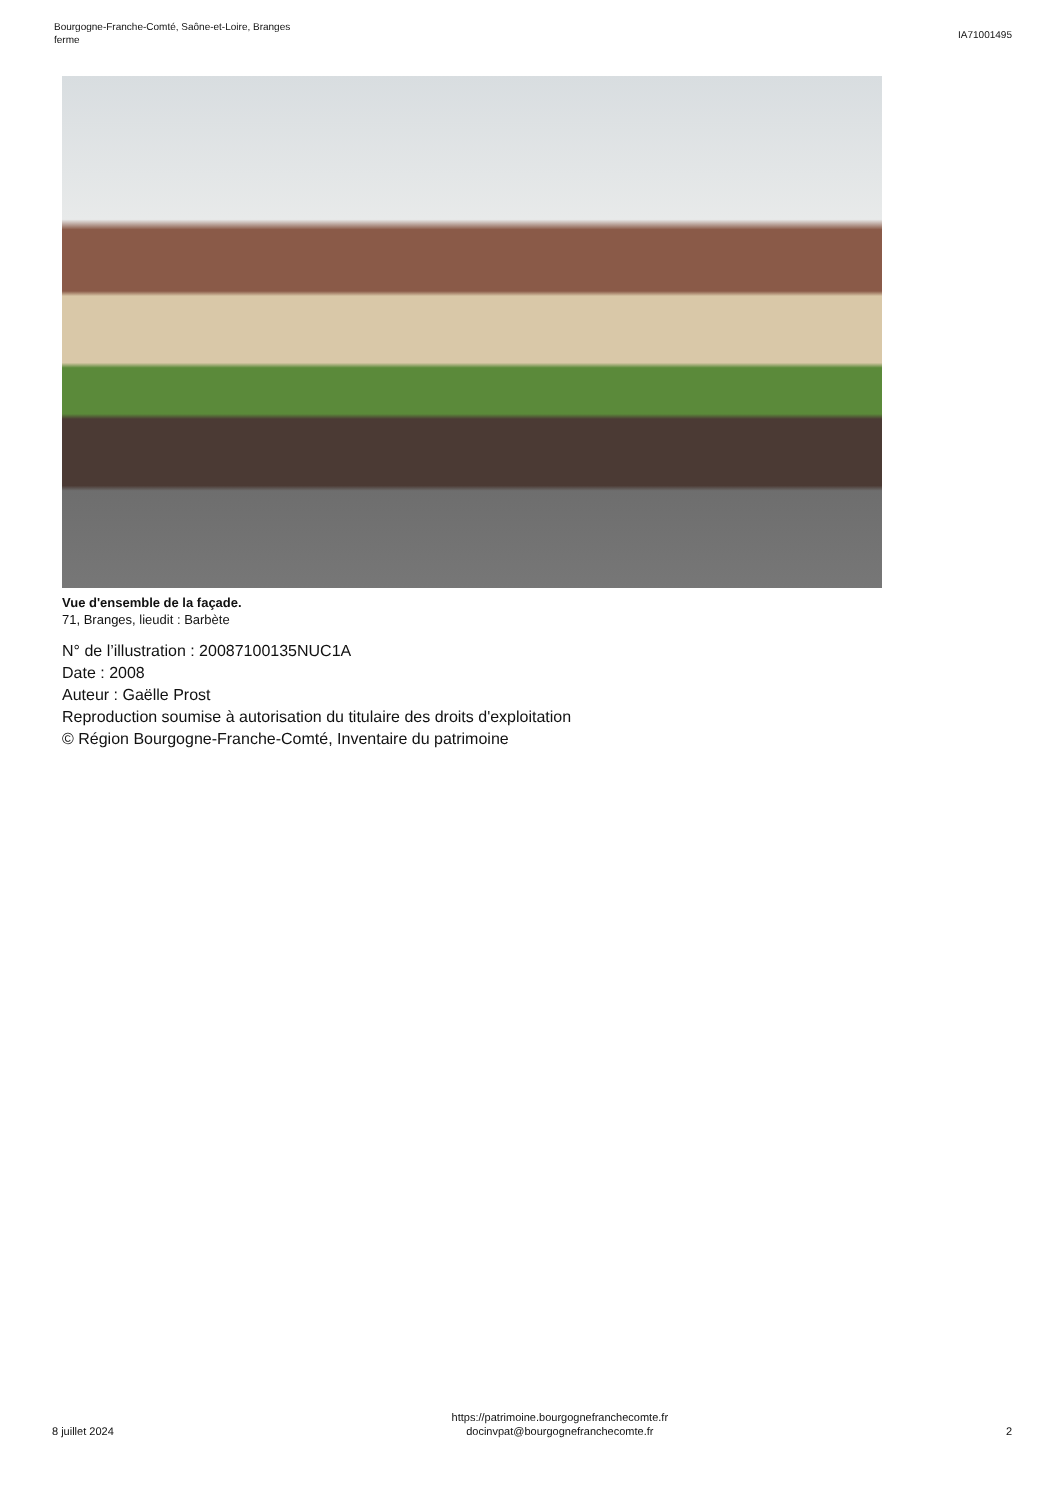Bourgogne-Franche-Comté, Saône-et-Loire, Branges
ferme
IA71001495
Vue d'ensemble de la façade.
71, Branges, lieudit : Barbète
N° de l’illustration : 20087100135NUC1A
Date : 2008
Auteur : Gaëlle Prost
Reproduction soumise à autorisation du titulaire des droits d'exploitation
© Région Bourgogne-Franche-Comté, Inventaire du patrimoine
8 juillet 2024
https://patrimoine.bourgognefranchecomte.fr
docinvpat@bourgognefranchecomte.fr
2